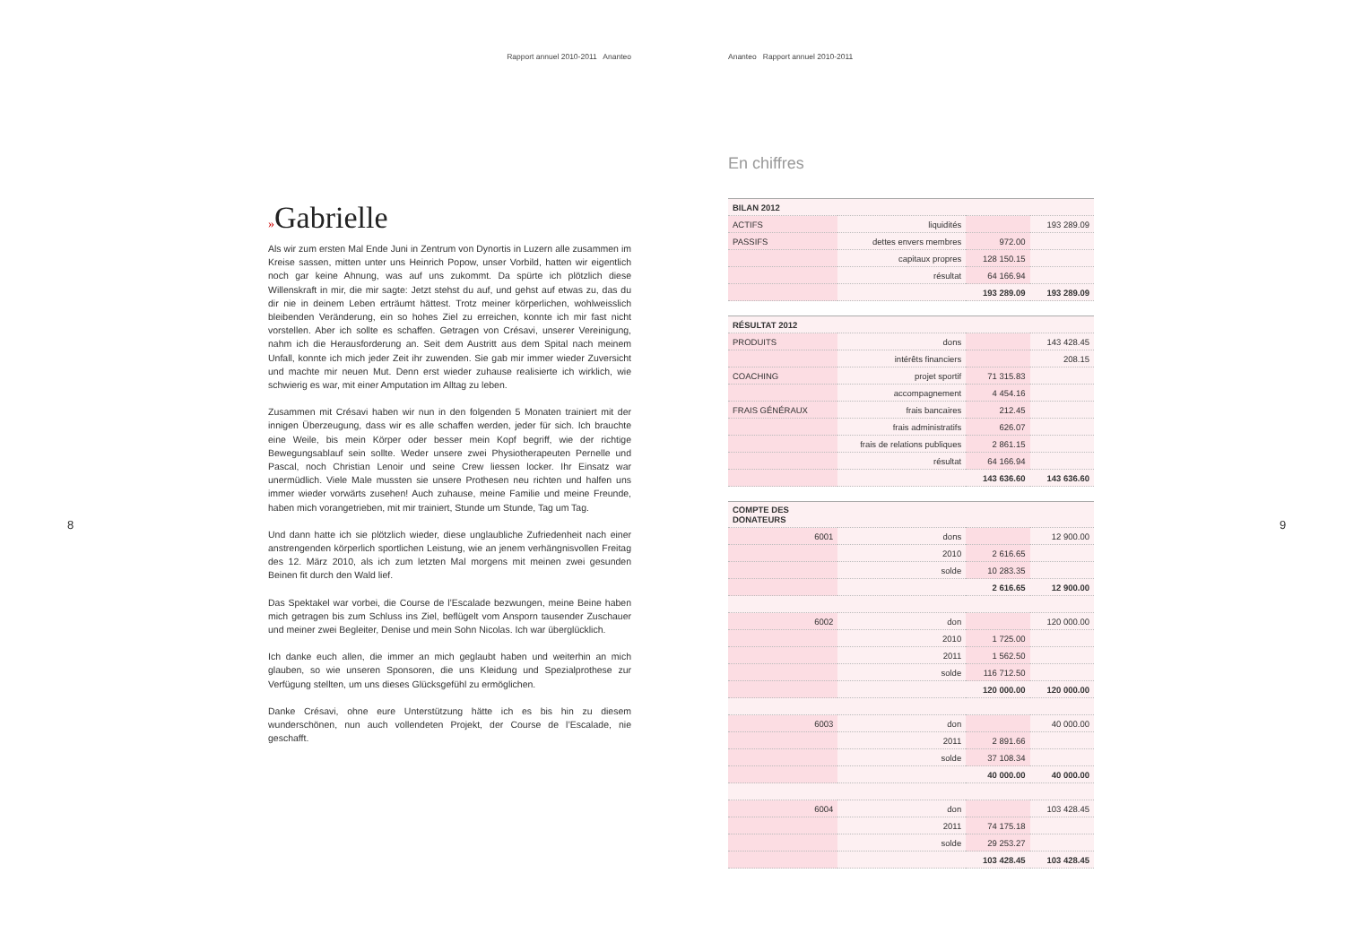8
Rapport annuel 2010-2011 Ananteo
»Gabrielle
Als wir zum ersten Mal Ende Juni in Zentrum von Dynortis in Luzern alle zusammen im Kreise sassen, mitten unter uns Heinrich Popow, unser Vorbild, hatten wir eigentlich noch gar keine Ahnung, was auf uns zukommt. Da spürte ich plötzlich diese Willenskraft in mir, die mir sagte: Jetzt stehst du auf, und gehst auf etwas zu, das du dir nie in deinem Leben erträumt hättest. Trotz meiner körperlichen, wohlweisslich bleibenden Veränderung, ein so hohes Ziel zu erreichen, konnte ich mir fast nicht vorstellen. Aber ich sollte es schaffen. Getragen von Crésavi, unserer Vereinigung, nahm ich die Herausforderung an. Seit dem Austritt aus dem Spital nach meinem Unfall, konnte ich mich jeder Zeit ihr zuwenden. Sie gab mir immer wieder Zuversicht und machte mir neuen Mut. Denn erst wieder zuhause realisierte ich wirklich, wie schwierig es war, mit einer Amputation im Alltag zu leben.
Zusammen mit Crésavi haben wir nun in den folgenden 5 Monaten trainiert mit der innigen Überzeugung, dass wir es alle schaffen werden, jeder für sich. Ich brauchte eine Weile, bis mein Körper oder besser mein Kopf begriff, wie der richtige Bewegungsablauf sein sollte. Weder unsere zwei Physiotherapeuten Pernelle und Pascal, noch Christian Lenoir und seine Crew liessen locker. Ihr Einsatz war unermüdlich. Viele Male mussten sie unsere Prothesen neu richten und halfen uns immer wieder vorwärts zusehen! Auch zuhause, meine Familie und meine Freunde, haben mich vorangetrieben, mit mir trainiert, Stunde um Stunde, Tag um Tag.
Und dann hatte ich sie plötzlich wieder, diese unglaubliche Zufriedenheit nach einer anstrengenden körperlich sportlichen Leistung, wie an jenem verhängnisvollen Freitag des 12. März 2010, als ich zum letzten Mal morgens mit meinen zwei gesunden Beinen fit durch den Wald lief.
Das Spektakel war vorbei, die Course de l’Escalade bezwungen, meine Beine haben mich getragen bis zum Schluss ins Ziel, beflügelt vom Ansporn tausender Zuschauer und meiner zwei Begleiter, Denise und mein Sohn Nicolas. Ich war überglücklich.
Ich danke euch allen, die immer an mich geglaubt haben und weiterhin an mich glauben, so wie unseren Sponsoren, die uns Kleidung und Spezialprothese zur Verfügung stellten, um uns dieses Glücksgefühl zu ermöglichen.
Danke Crésavi, ohne eure Unterstützung hätte ich es bis hin zu diesem wunderschönen, nun auch vollendeten Projekt, der Course de l’Escalade, nie geschafft.
Ananteo Rapport annuel 2010-2011
En chiffres
| BILAN 2012 | | | |
| ACTIFS | liquidités | | 193 289.09 |
| PASSIFS | dettes envers membres | 972.00 | |
| | capitaux propres | 128 150.15 | |
| | résultat | 64 166.94 | |
| | | 193 289.09 | 193 289.09 |
| RÉSULTAT 2012 | | | |
| PRODUITS | dons | | 143 428.45 |
| | intérêts financiers | | 208.15 |
| COACHING | projet sportif | 71 315.83 | |
| | accompagnement | 4 454.16 | |
| FRAIS GÉNÉRAUX | frais bancaires | 212.45 | |
| | frais administratifs | 626.07 | |
| | frais de relations publiques | 2 861.15 | |
| | résultat | 64 166.94 | |
| | | 143 636.60 | 143 636.60 |
| COMPTE DES DONATEURS | | | |
| 6001 | dons | | 12 900.00 |
| | 2010 | 2 616.65 | |
| | solde | 10 283.35 | |
| | | 2 616.65 | 12 900.00 |
| 6002 | don | | 120 000.00 |
| | 2010 | 1 725.00 | |
| | 2011 | 1 562.50 | |
| | solde | 116 712.50 | |
| | | 120 000.00 | 120 000.00 |
| 6003 | don | | 40 000.00 |
| | 2011 | 2 891.66 | |
| | solde | 37 108.34 | |
| | | 40 000.00 | 40 000.00 |
| 6004 | don | | 103 428.45 |
| | 2011 | 74 175.18 | |
| | solde | 29 253.27 | |
| | | 103 428.45 | 103 428.45 |
9